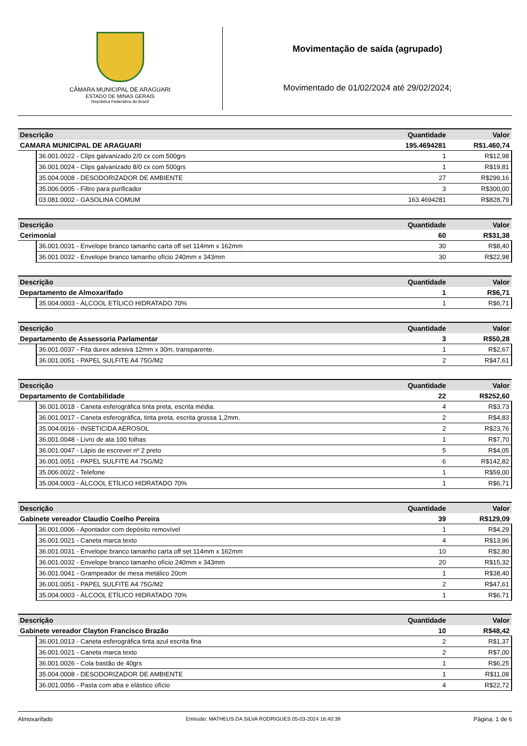CÂMARA MUNICIPAL DE ARAGUARI
ESTADO DE MINAS GERAIS
República Federativa do Brasil
Movimentação de saída (agrupado)
Movimentado de 01/02/2024 até 29/02/2024;
| Descrição | | Quantidade | Valor |
| --- | --- | --- | --- |
| CAMARA MUNICIPAL DE ARAGUARI | | 195.4694281 | R$1.460,74 |
| | 36.001.0022 - Clips galvanizado 2/0 cx com 500grs | 1 | R$12,98 |
| | 36.001.0024 - Clips galvanizado 8/0 cx com 500grs | 1 | R$19,81 |
| | 35.004.0008 - DESODORIZADOR DE AMBIENTE | 27 | R$299,16 |
| | 35.006.0005 - Filtro para purificador | 3 | R$300,00 |
| | 03.081.0002 - GASOLINA COMUM | 163.4694281 | R$828,79 |
| Descrição | | Quantidade | Valor |
| --- | --- | --- | --- |
| Cerimonial | | 60 | R$31,38 |
| | 36.001.0031 - Envelope branco tamanho carta off set 114mm x 162mm | 30 | R$8,40 |
| | 36.001.0032 - Envelope branco tamanho ofício 240mm x 343mm | 30 | R$22,98 |
| Descrição | | Quantidade | Valor |
| --- | --- | --- | --- |
| Departamento de Almoxarifado | | 1 | R$6,71 |
| | 35.004.0003 - ÁLCOOL ETÍLICO HIDRATADO 70% | 1 | R$6,71 |
| Descrição | | Quantidade | Valor |
| --- | --- | --- | --- |
| Departamento de Assessoria Parlamentar | | 3 | R$50,28 |
| | 36.001.0037 - Fita durex adesiva 12mm x 30m, transparente. | 1 | R$2,67 |
| | 36.001.0051 - PAPEL SULFITE A4 75G/M2 | 2 | R$47,61 |
| Descrição | | Quantidade | Valor |
| --- | --- | --- | --- |
| Departamento de Contabilidade | | 22 | R$252,60 |
| | 36.001.0018 - Caneta esferográfica tinta preta, escrita média. | 4 | R$3,73 |
| | 36.001.0017 - Caneta esferográfica, tinta preta, escrita grossa 1,2mm. | 2 | R$4,83 |
| | 35.004.0016 - INSETICIDA AEROSOL | 2 | R$23,76 |
| | 36.001.0048 - Livro de ata 100 folhas | 1 | R$7,70 |
| | 36.001.0047 - Lápis de escrever nº 2 preto | 5 | R$4,05 |
| | 36.001.0051 - PAPEL SULFITE A4 75G/M2 | 6 | R$142,82 |
| | 35.006.0022 - Telefone | 1 | R$59,00 |
| | 35.004.0003 - ÁLCOOL ETÍLICO HIDRATADO 70% | 1 | R$6,71 |
| Descrição | | Quantidade | Valor |
| --- | --- | --- | --- |
| Gabinete vereador Claudio Coelho Pereira | | 39 | R$129,09 |
| | 36.001.0006 - Apontador com depósito removível | 1 | R$4,29 |
| | 36.001.0021 - Caneta marca texto | 4 | R$13,96 |
| | 36.001.0031 - Envelope branco tamanho carta off set 114mm x 162mm | 10 | R$2,80 |
| | 36.001.0032 - Envelope branco tamanho ofício 240mm x 343mm | 20 | R$15,32 |
| | 36.001.0041 - Grampeador de mesa metálico 20cm | 1 | R$38,40 |
| | 36.001.0051 - PAPEL SULFITE A4 75G/M2 | 2 | R$47,61 |
| | 35.004.0003 - ÁLCOOL ETÍLICO HIDRATADO 70% | 1 | R$6,71 |
| Descrição | | Quantidade | Valor |
| --- | --- | --- | --- |
| Gabinete vereador Clayton Francisco Brazão | | 10 | R$48,42 |
| | 36.001.0013 - Caneta esferográfica tinta azul escrita fina | 2 | R$1,37 |
| | 36.001.0021 - Caneta marca texto | 2 | R$7,00 |
| | 36.001.0026 - Cola bastão de 40grs | 1 | R$6,25 |
| | 35.004.0008 - DESODORIZADOR DE AMBIENTE | 1 | R$11,08 |
| | 36.001.0056 - Pasta com aba e elástico ofício | 4 | R$22,72 |
Almoxarifado Emissão: MATHEUS DA SILVA RODRIGUES 05-03-2024 16:40:39 Página: 1 de 6